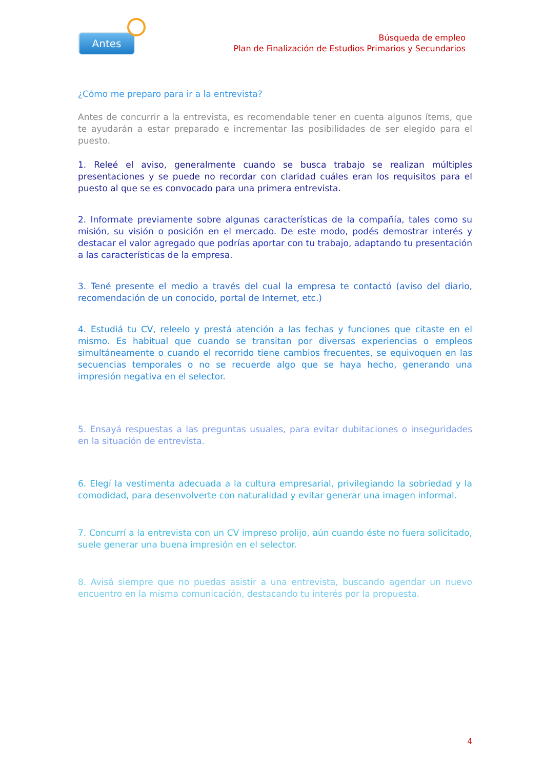Antes
Búsqueda de empleo
Plan de Finalización de Estudios Primarios y Secundarios
¿Cómo me preparo para ir a la entrevista?
Antes de concurrir a la entrevista, es recomendable tener en cuenta algunos ítems, que te ayudarán a estar preparado e incrementar las posibilidades de ser elegido para el puesto.
1. Releé el aviso, generalmente cuando se busca trabajo se realizan múltiples presentaciones y se puede no recordar con claridad cuáles eran los requisitos para el puesto al que se es convocado para una primera entrevista.
2. Informate previamente sobre algunas características de la compañía, tales como su misión, su visión o posición en el mercado. De este modo, podés demostrar interés y destacar el valor agregado que podrías aportar con tu trabajo, adaptando tu presentación a las características de la empresa.
3. Tené presente el medio a través del cual la empresa te contactó (aviso del diario, recomendación de un conocido, portal de Internet, etc.)
4. Estudiá tu CV, releelo y prestá atención a las fechas y funciones que citaste en el mismo. Es habitual que cuando se transitan por diversas experiencias o empleos simultáneamente o cuando el recorrido tiene cambios frecuentes, se equivoquen en las secuencias temporales o no se recuerde algo que se haya hecho, generando una impresión negativa en el selector.
5. Ensayá respuestas a las preguntas usuales, para evitar dubitaciones o inseguridades en la situación de entrevista.
6. Elegí la vestimenta adecuada a la cultura empresarial, privilegiando la sobriedad y la comodidad, para desenvolverte con naturalidad y evitar generar una imagen informal.
7. Concurrí a la entrevista con un CV impreso prolijo, aún cuando éste no fuera solicitado, suele generar una buena impresión en el selector.
8. Avisá siempre que no puedas asistir a una entrevista, buscando agendar un nuevo encuentro en la misma comunicación, destacando tu interés por la propuesta.
4